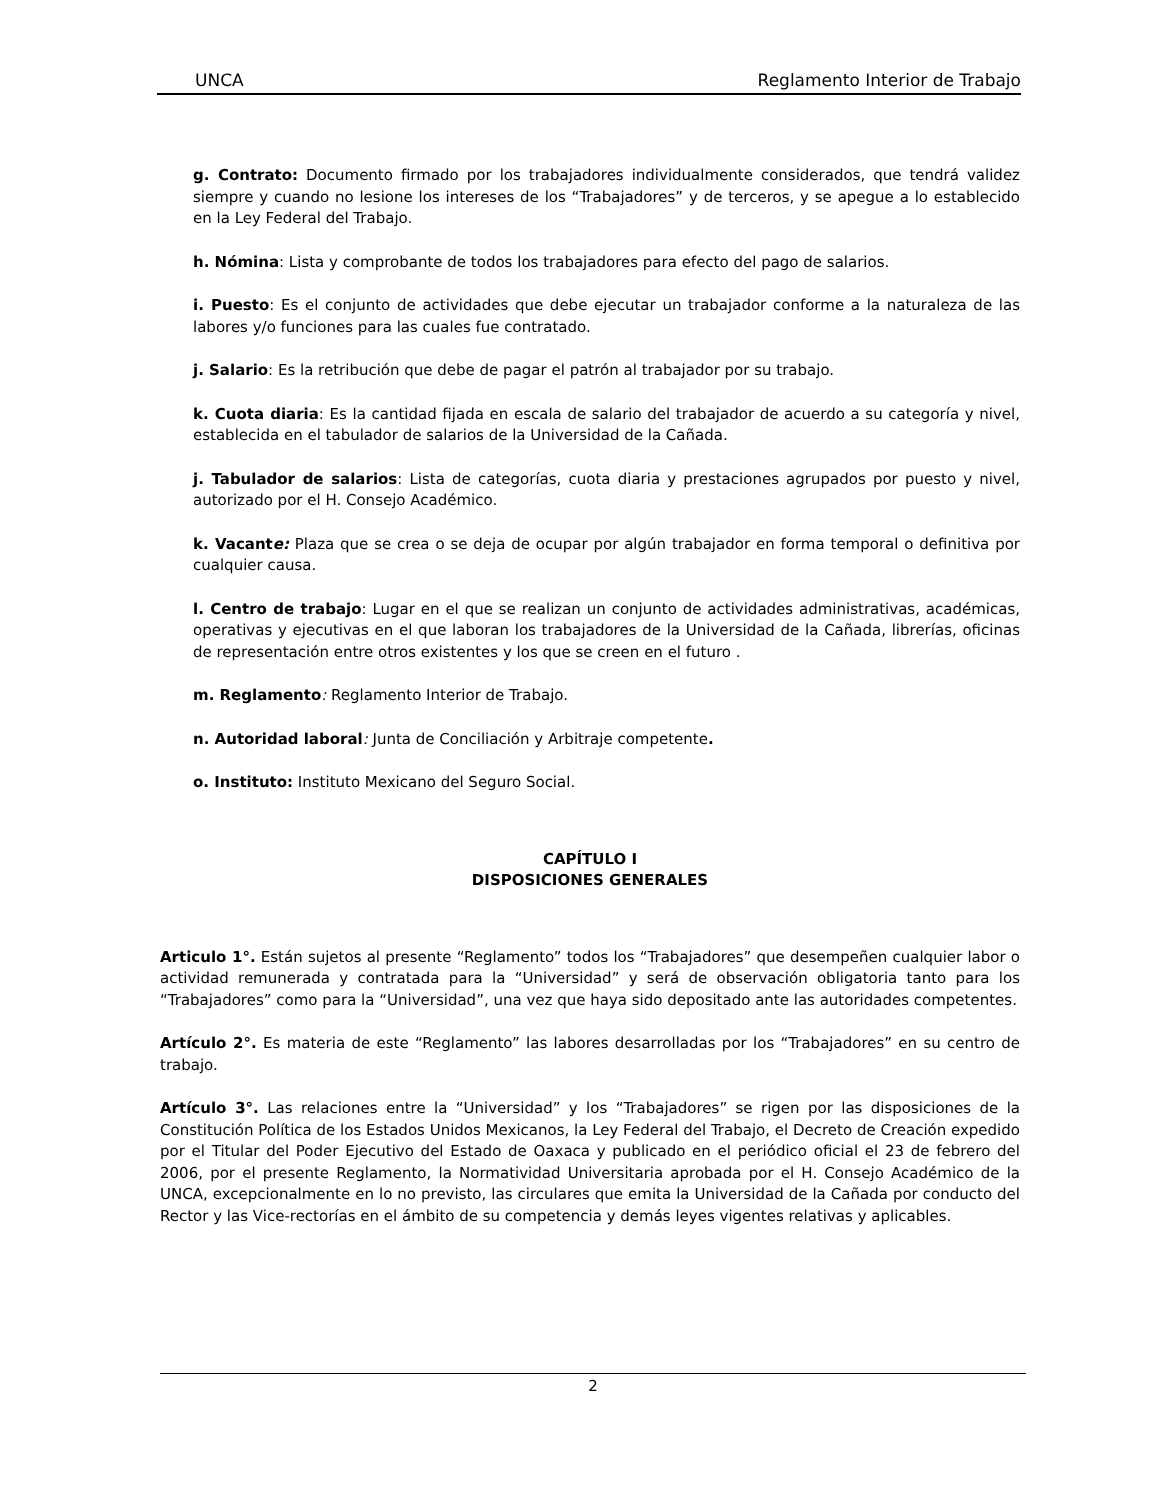UNCA Reglamento Interior de Trabajo
g. Contrato: Documento firmado por los trabajadores individualmente considerados, que tendrá validez siempre y cuando no lesione los intereses de los “Trabajadores” y de terceros, y se apegue a lo establecido en la Ley Federal del Trabajo.
h. Nómina: Lista y comprobante de todos los trabajadores para efecto del pago de salarios.
i. Puesto: Es el conjunto de actividades que debe ejecutar un trabajador conforme a la naturaleza de las labores y/o funciones para las cuales fue contratado.
j. Salario: Es la retribución que debe de pagar el patrón al trabajador por su trabajo.
k. Cuota diaria: Es la cantidad fijada en escala de salario del trabajador de acuerdo a su categoría y nivel, establecida en el tabulador de salarios de la Universidad de la Cañada.
j. Tabulador de salarios: Lista de categorías, cuota diaria y prestaciones agrupados por puesto y nivel, autorizado por el H. Consejo Académico.
k. Vacante: Plaza que se crea o se deja de ocupar por algún trabajador en forma temporal o definitiva por cualquier causa.
l. Centro de trabajo: Lugar en el que se realizan un conjunto de actividades administrativas, académicas, operativas y ejecutivas en el que laboran los trabajadores de la Universidad de la Cañada, librerías, oficinas de representación entre otros existentes y los que se creen en el futuro .
m. Reglamento: Reglamento Interior de Trabajo.
n. Autoridad laboral: Junta de Conciliación y Arbitraje competente.
o. Instituto: Instituto Mexicano del Seguro Social.
CAPÍTULO I
DISPOSICIONES GENERALES
Articulo 1°. Están sujetos al presente “Reglamento” todos los “Trabajadores” que desempeñen cualquier labor o actividad remunerada y contratada para la “Universidad” y será de observación obligatoria tanto para los “Trabajadores” como para la “Universidad”, una vez que haya sido depositado ante las autoridades competentes.
Artículo 2°. Es materia de este “Reglamento” las labores desarrolladas por los “Trabajadores” en su centro de trabajo.
Artículo 3°. Las relaciones entre la “Universidad” y los “Trabajadores” se rigen por las disposiciones de la Constitución Política de los Estados Unidos Mexicanos, la Ley Federal del Trabajo, el Decreto de Creación expedido por el Titular del Poder Ejecutivo del Estado de Oaxaca y publicado en el periódico oficial el 23 de febrero del 2006, por el presente Reglamento, la Normatividad Universitaria aprobada por el H. Consejo Académico de la UNCA, excepcionalmente en lo no previsto, las circulares que emita la Universidad de la Cañada por conducto del Rector y las Vice-rectorías en el ámbito de su competencia y demás leyes vigentes relativas y aplicables.
2